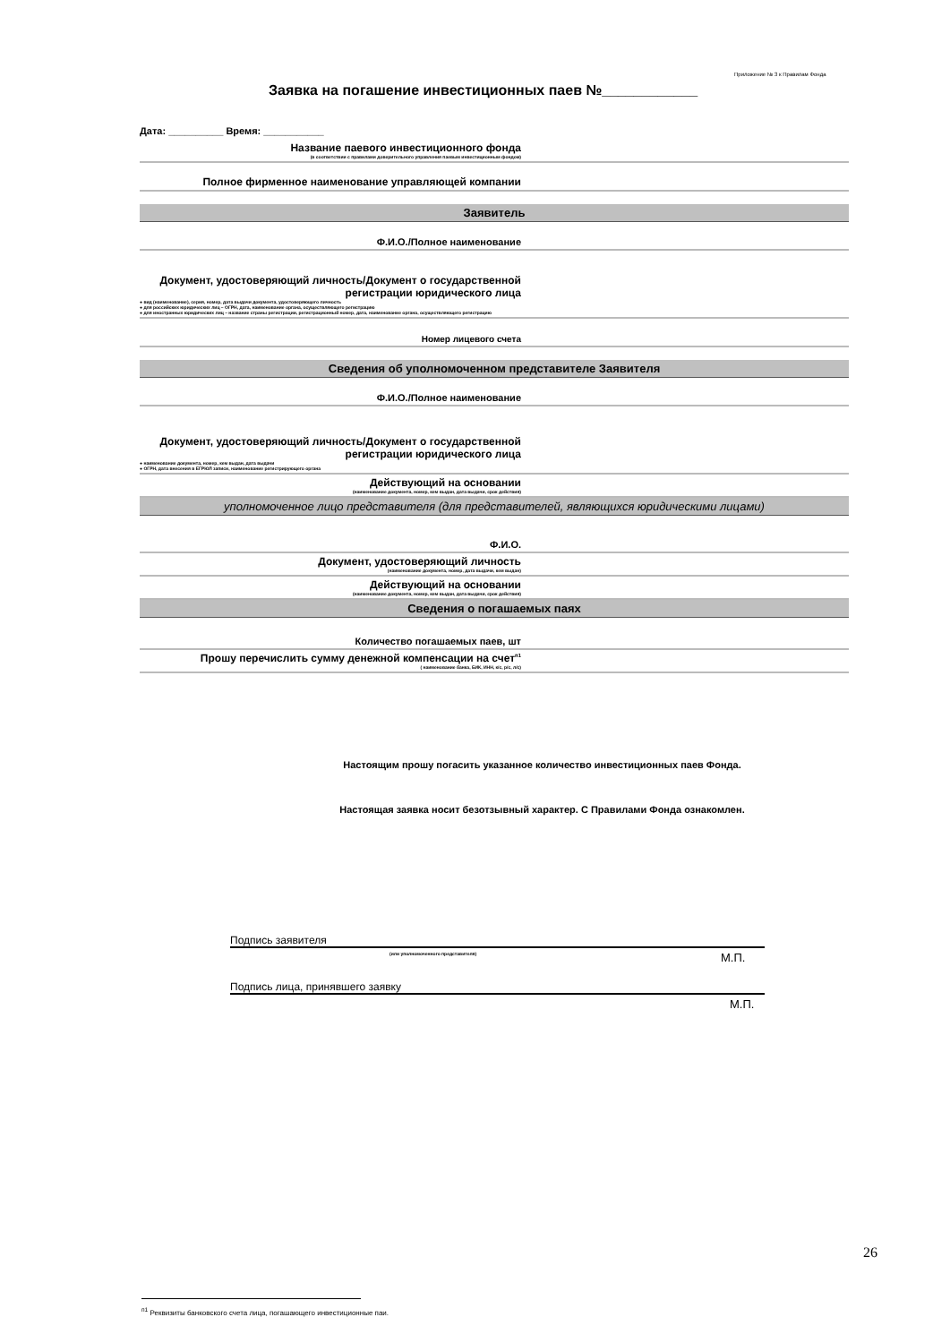Приложение № 3 к Правилам Фонда
Заявка на погашение инвестиционных паев №____________
Дата: __________ Время: ___________
| Название паевого инвестиционного фонда (в соответствии с правилами доверительного управления паевым инвестиционным фондом) | |
| Полное фирменное наименование управляющей компании | |
| Заявитель | |
| Ф.И.О./Полное наименование | |
| Документ, удостоверяющий личность/Документ о государственной регистрации юридического лица ● вид (наименование), серия, номер, дата выдачи документа, удостоверяющего личность ● для российских юридических лиц – ОГРН, дата, наименование органа, осуществляющего регистрацию ● для иностранных юридических лиц – название страны регистрации, регистрационный номер, дата, наименование органа, осуществляющего регистрацию | |
| Номер лицевого счета | |
| Сведения об уполномоченном представителе Заявителя | |
| Ф.И.О./Полное наименование | |
| Документ, удостоверяющий личность/Документ о государственной регистрации юридического лица ● наименование документа, номер, кем выдан, дата выдачи ● ОГРН, дата внесения в ЕГРЮЛ записи, наименование регистрирующего органа | |
| Действующий на основании (наименование документа, номер, кем выдан, дата выдачи, срок действия) | |
| уполномоченное лицо представителя (для представителей, являющихся юридическими лицами) | |
| Ф.И.О. | |
| Документ, удостоверяющий личность (наименование документа, номер, дата выдачи, кем выдан) | |
| Действующий на основании (наименование документа, номер, кем выдан, дата выдачи, срок действия) | |
| Сведения о погашаемых паях | |
| Количество погашаемых паев, шт | |
| Прошу перечислить сумму денежной компенсации на счет<sup>п1</sup> ( наименование банка, БИК, ИНН, к/с, р/с, л/с) | |
Настоящим прошу погасить указанное количество инвестиционных паев Фонда.
Настоящая заявка носит безотзывный характер. С Правилами Фонда ознакомлен.
Подпись заявителя
(или уполномоченного представителя)
М.П.
Подпись лица, принявшего заявку
М.П.
<sup>п1</sup> Реквизиты банковского счета лица, погашающего инвестиционные паи.
26